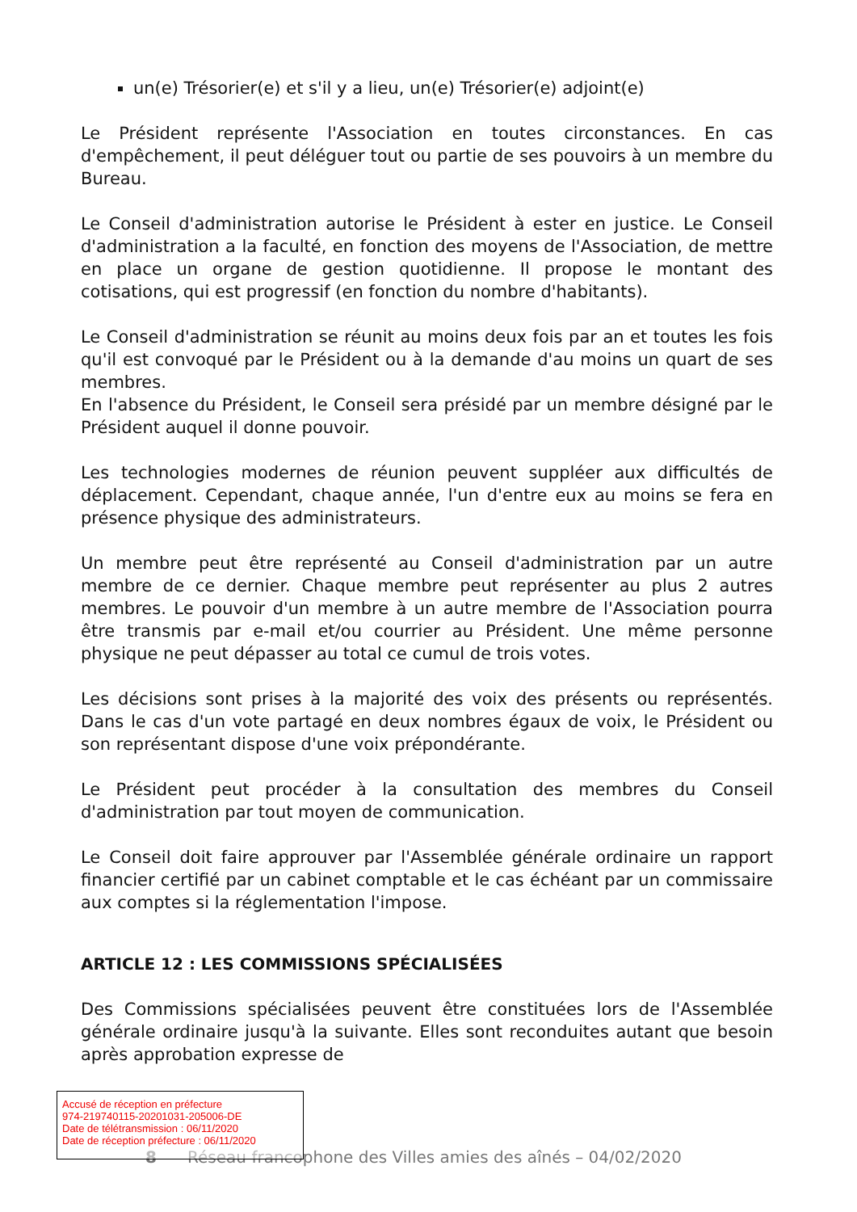un(e) Trésorier(e) et s'il y a lieu, un(e) Trésorier(e) adjoint(e)
Le Président représente l'Association en toutes circonstances. En cas d'empêchement, il peut déléguer tout ou partie de ses pouvoirs à un membre du Bureau.
Le Conseil d'administration autorise le Président à ester en justice. Le Conseil d'administration a la faculté, en fonction des moyens de l'Association, de mettre en place un organe de gestion quotidienne. Il propose le montant des cotisations, qui est progressif (en fonction du nombre d'habitants).
Le Conseil d'administration se réunit au moins deux fois par an et toutes les fois qu'il est convoqué par le Président ou à la demande d'au moins un quart de ses membres.
En l'absence du Président, le Conseil sera présidé par un membre désigné par le Président auquel il donne pouvoir.
Les technologies modernes de réunion peuvent suppléer aux difficultés de déplacement. Cependant, chaque année, l'un d'entre eux au moins se fera en présence physique des administrateurs.
Un membre peut être représenté au Conseil d'administration par un autre membre de ce dernier. Chaque membre peut représenter au plus 2 autres membres. Le pouvoir d'un membre à un autre membre de l'Association pourra être transmis par e-mail et/ou courrier au Président. Une même personne physique ne peut dépasser au total ce cumul de trois votes.
Les décisions sont prises à la majorité des voix des présents ou représentés. Dans le cas d'un vote partagé en deux nombres égaux de voix, le Président ou son représentant dispose d'une voix prépondérante.
Le Président peut procéder à la consultation des membres du Conseil d'administration par tout moyen de communication.
Le Conseil doit faire approuver par l'Assemblée générale ordinaire un rapport financier certifié par un cabinet comptable et le cas échéant par un commissaire aux comptes si la réglementation l'impose.
ARTICLE 12 : LES COMMISSIONS SPÉCIALISÉES
Des Commissions spécialisées peuvent être constituées lors de l'Assemblée générale ordinaire jusqu'à la suivante. Elles sont reconduites autant que besoin après approbation expresse de
8 Réseau francophone des Villes amies des aînés – 04/02/2020
Accusé de réception en préfecture
974-219740115-20201031-205006-DE
Date de télétransmission : 06/11/2020
Date de réception préfecture : 06/11/2020